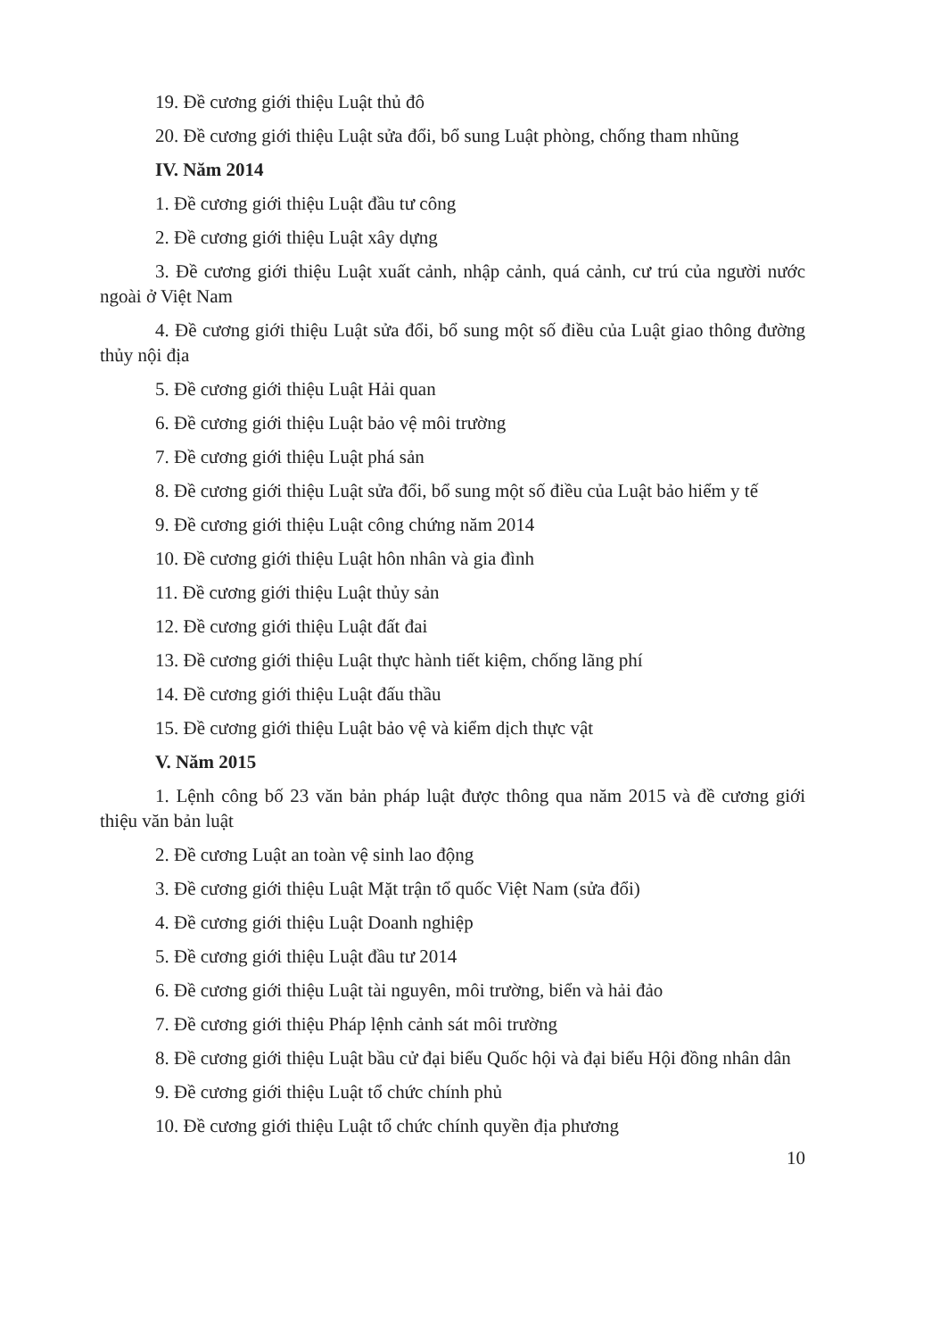19. Đề cương giới thiệu Luật thủ đô
20. Đề cương giới thiệu Luật sửa đổi, bổ sung Luật phòng, chống tham nhũng
IV. Năm 2014
1. Đề cương giới thiệu Luật đầu tư công
2. Đề cương giới thiệu Luật xây dựng
3. Đề cương giới thiệu Luật xuất cảnh, nhập cảnh, quá cảnh, cư trú của người nước ngoài ở Việt Nam
4. Đề cương giới thiệu Luật sửa đổi, bổ sung một số điều của Luật giao thông đường thủy nội địa
5. Đề cương giới thiệu Luật Hải quan
6. Đề cương giới thiệu Luật bảo vệ môi trường
7. Đề cương giới thiệu Luật phá sản
8. Đề cương giới thiệu Luật sửa đổi, bổ sung một số điều của Luật bảo hiểm y tế
9. Đề cương giới thiệu Luật công chứng năm 2014
10. Đề cương giới thiệu Luật hôn nhân và gia đình
11. Đề cương giới thiệu Luật thủy sản
12. Đề cương giới thiệu Luật đất đai
13. Đề cương giới thiệu Luật thực hành tiết kiệm, chống lãng phí
14. Đề cương giới thiệu Luật đấu thầu
15. Đề cương giới thiệu Luật bảo vệ và kiểm dịch thực vật
V. Năm 2015
1. Lệnh công bố 23 văn bản pháp luật được thông qua năm 2015 và đề cương giới thiệu văn bản luật
2. Đề cương Luật an toàn vệ sinh lao động
3. Đề cương giới thiệu Luật Mặt trận tổ quốc Việt Nam (sửa đổi)
4. Đề cương giới thiệu Luật Doanh nghiệp
5. Đề cương giới thiệu Luật đầu tư 2014
6. Đề cương giới thiệu Luật tài nguyên, môi trường, biển và hải đảo
7. Đề cương giới thiệu Pháp lệnh cảnh sát môi trường
8. Đề cương giới thiệu Luật bầu cử đại biểu Quốc hội và đại biểu Hội đồng nhân dân
9. Đề cương giới thiệu Luật tổ chức chính phủ
10. Đề cương giới thiệu Luật tổ chức chính quyền địa phương
10